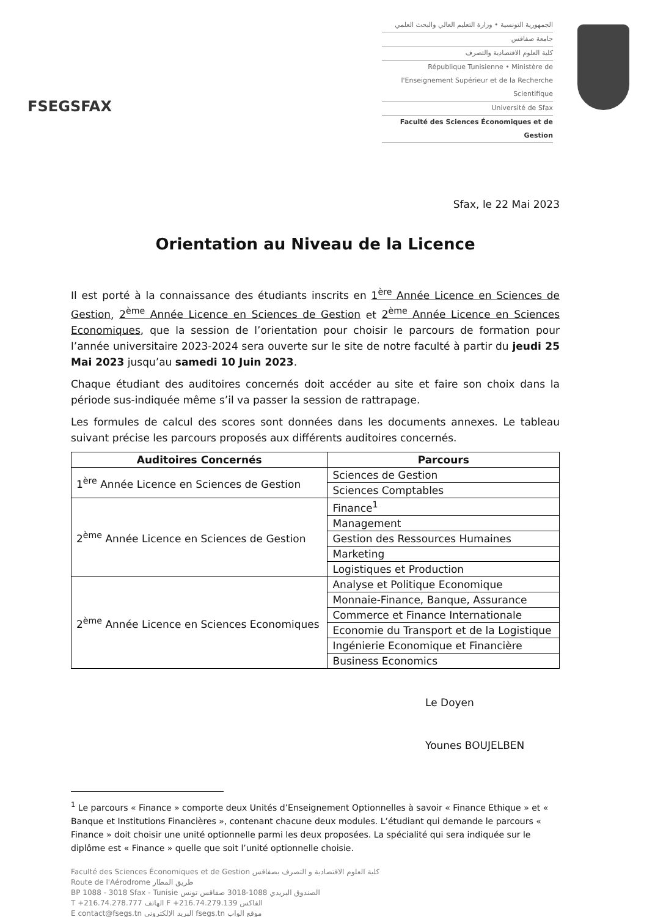FSEGSFAX
الجمهورية التونسية • وزارة التعليم العالي والبحث العلمي
جامعة صفاقس
كلية العلوم الاقتصادية والتصرف
République Tunisienne • Ministère de l'Enseignement Supérieur et de la Recherche Scientifique
Université de Sfax
Faculté des Sciences Économiques et de Gestion
Sfax, le 22 Mai 2023
Orientation au Niveau de la Licence
Il est porté à la connaissance des étudiants inscrits en 1<sup>ère</sup> Année Licence en Sciences de Gestion, 2<sup>ème</sup> Année Licence en Sciences de Gestion et 2<sup>ème</sup> Année Licence en Sciences Economiques, que la session de l’orientation pour choisir le parcours de formation pour l’année universitaire 2023-2024 sera ouverte sur le site de notre faculté à partir du jeudi 25 Mai 2023 jusqu’au samedi 10 Juin 2023.
Chaque étudiant des auditoires concernés doit accéder au site et faire son choix dans la période sus-indiquée même s’il va passer la session de rattrapage.
Les formules de calcul des scores sont données dans les documents annexes. Le tableau suivant précise les parcours proposés aux différents auditoires concernés.
| Auditoires Concernés | Parcours |
| --- | --- |
| 1<sup>ère</sup> Année Licence en Sciences de Gestion | Sciences de Gestion |
| | Sciences Comptables |
| 2<sup>ème</sup> Année Licence en Sciences de Gestion | Finance<sup>1</sup> |
| | Management |
| | Gestion des Ressources Humaines |
| | Marketing |
| | Logistiques et Production |
| 2<sup>ème</sup> Année Licence en Sciences Economiques | Analyse et Politique Economique |
| | Monnaie-Finance, Banque, Assurance |
| | Commerce et Finance Internationale |
| | Economie du Transport et de la Logistique |
| | Ingénierie Economique et Financière |
| | Business Economics |
Le Doyen
Younes BOUJELBEN
<sup>1</sup> Le parcours « Finance » comporte deux Unités d’Enseignement Optionnelles à savoir « Finance Ethique » et « Banque et Institutions Financières », contenant chacune deux modules. L’étudiant qui demande le parcours « Finance » doit choisir une unité optionnelle parmi les deux proposées. La spécialité qui sera indiquée sur le diplôme est « Finance » quelle que soit l’unité optionnelle choisie.
Faculté des Sciences Économiques et de Gestion كلية العلوم الاقتصادية و التصرف بصفاقس
Route de l'Aérodrome طريق المطار
BP 1088 - 3018 Sfax - Tunisie الصندوق البريدي 1088-3018 صفاقس تونس
T +216.74.278.777 الهاتف F +216.74.279.139 الفاكس
E contact@fsegs.tn البريد الإلكتروني fsegs.tn موقع الواب